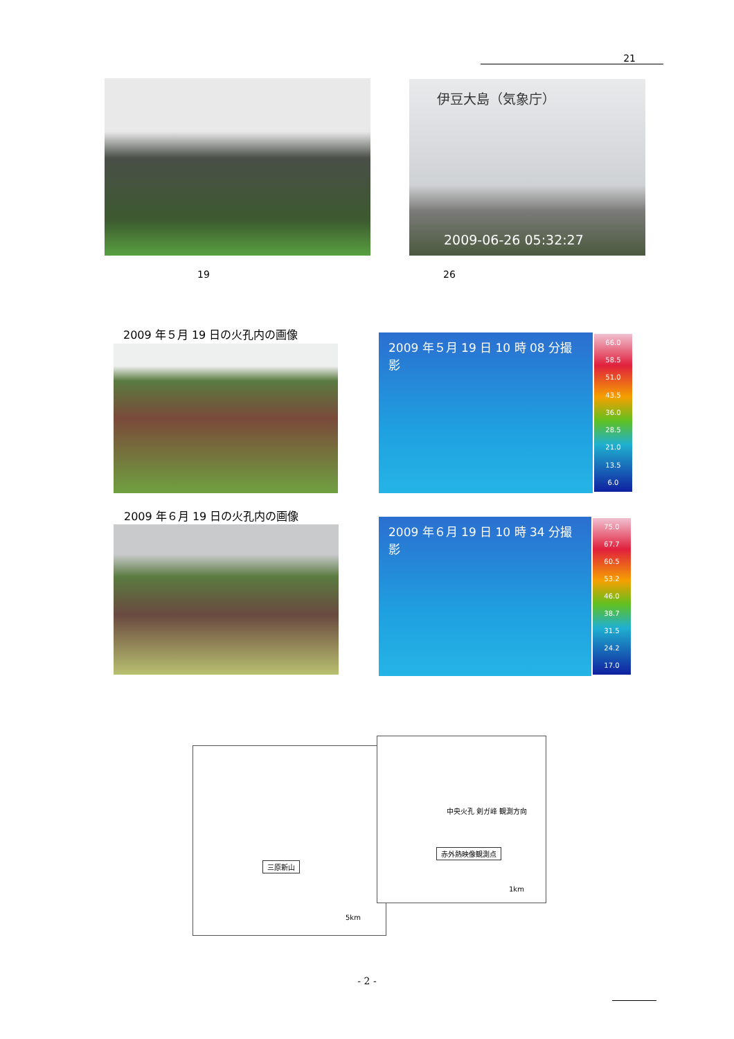21
伊豆大島（気象庁）
2009-06-26 05:32:27
19 26
2009 年５月 19 日の火孔内の画像
2009 年５月 19 日 10 時 08 分撮影
66.0
58.5
51.0
43.5
36.0
28.5
21.0
13.5
6.0
2009 年６月 19 日の火孔内の画像
2009 年６月 19 日 10 時 34 分撮影
75.0
67.7
60.5
53.2
46.0
38.7
31.5
24.2
17.0
三原新山
5km
中央火孔 剣ガ峰 観測方向
赤外熱映像観測点
1km
- 2 -